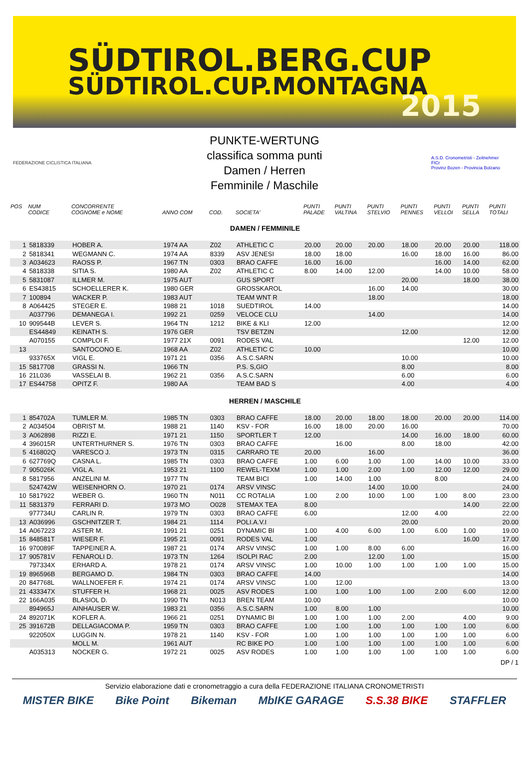SÜDTIROL.BERG.CUP
SÜDTIROL.CUP.MONTAGNA
2015
FEDERAZIONE CICLISTICA ITALIANA
PUNKTE-WERTUNG
classifica somma punti
Damen / Herren
Femminile / Maschile
A.S.D. Cronometristi - Zeitnehmer
FICr
Provinz Bozen - Provincia Bolzano
| POS | NUM CODICE | CONCORRENTE COGNOME e NOME | ANNO COM | COD. | SOCIETA' | PUNTI PALADE | PUNTI VALTINA | PUNTI STELVIO | PUNTI PENNES | PUNTI VELLOI | PUNTI SELLA | PUNTI TOTALI |
| --- | --- | --- | --- | --- | --- | --- | --- | --- | --- | --- | --- | --- |
| DAMEN / FEMMINILE | | | | | | | | | | | | |
| 1 | 5818339 | HOBER A. | 1974 AA | Z02 | ATHLETIC C | 20.00 | 20.00 | 20.00 | 18.00 | 20.00 | 20.00 | 118.00 |
| 2 | 5818341 | WEGMANN C. | 1974 AA | 8339 | ASV JENESI | 18.00 | 18.00 | | 16.00 | 18.00 | 16.00 | 86.00 |
| 3 | A034623 | RAOSS P. | 1967 TN | 0303 | BRAO CAFFE | 16.00 | 16.00 | | | 16.00 | 14.00 | 62.00 |
| 4 | 5818338 | SITIA S. | 1980 AA | Z02 | ATHLETIC C | 8.00 | 14.00 | 12.00 | | 14.00 | 10.00 | 58.00 |
| 5 | 5831087 | ILLMER M. | 1975 AUT | | GUS SPORT | | | | 20.00 | | 18.00 | 38.00 |
| 6 | ES43815 | SCHOELLERER K. | 1980 GER | | GROSSKAROL | | | 16.00 | 14.00 | | | 30.00 |
| 7 | 100894 | WACKER P. | 1983 AUT | | TEAM WNT R | | | 18.00 | | | | 18.00 |
| 8 | A064425 | STEGER E. | 1988 21 | 1018 | SUEDTIROL | 14.00 | | | | | | 14.00 |
| | A037796 | DEMANEGA I. | 1992 21 | 0259 | VELOCE CLU | | | 14.00 | | | | 14.00 |
| 10 | 909544B | LEVER S. | 1964 TN | 1212 | BIKE & KLI | 12.00 | | | | | | 12.00 |
| | ES44849 | KEINATH S. | 1976 GER | | TSV BETZIN | | | | 12.00 | | | 12.00 |
| | A070155 | COMPLOI F. | 1977 21X | 0091 | RODES VAL | | | | | | 12.00 | 12.00 |
| 13 | | SANTOCONO E. | 1968 AA | Z02 | ATHLETIC C | 10.00 | | | | | | 10.00 |
| | 933765X | VIGL E. | 1971 21 | 0356 | A.S.C.SARN | | | | 10.00 | | | 10.00 |
| 15 | 5817708 | GRASSI N. | 1966 TN | | P.S. S,GIO | | | | 8.00 | | | 8.00 |
| 16 | 21L036 | VASSELAI B. | 1962 21 | 0356 | A.S.C.SARN | | | | 6.00 | | | 6.00 |
| 17 | ES44758 | OPITZ F. | 1980 AA | | TEAM BAD S | | | | 4.00 | | | 4.00 |
| HERREN / MASCHILE | | | | | | | | | | | | |
| 1 | 854702A | TUMLER M. | 1985 TN | 0303 | BRAO CAFFE | 18.00 | 20.00 | 18.00 | 18.00 | 20.00 | 20.00 | 114.00 |
| 2 | A034504 | OBRIST M. | 1988 21 | 1140 | KSV - FOR | 16.00 | 18.00 | 20.00 | 16.00 | | | 70.00 |
| 3 | A062898 | RIZZI E. | 1971 21 | 1150 | SPORTLER T | 12.00 | | | 14.00 | 16.00 | 18.00 | 60.00 |
| 4 | 396015R | UNTERTHURNER S. | 1976 TN | 0303 | BRAO CAFFE | | 16.00 | | 8.00 | 18.00 | | 42.00 |
| 5 | 416802Q | VARESCO J. | 1973 TN | 0315 | CARRARO TE | 20.00 | | 16.00 | | | | 36.00 |
| 6 | 627769Q | CASNA L. | 1985 TN | 0303 | BRAO CAFFE | 1.00 | 6.00 | 1.00 | 1.00 | 14.00 | 10.00 | 33.00 |
| 7 | 905026K | VIGL A. | 1953 21 | 1100 | REWEL-TEXM | 1.00 | 1.00 | 2.00 | 1.00 | 12.00 | 12.00 | 29.00 |
| 8 | 5817956 | ANZELINI M. | 1977 TN | | TEAM BICI | 1.00 | 14.00 | 1.00 | | 8.00 | | 24.00 |
| | 524742W | WEISENHORN O. | 1970 21 | 0174 | ARSV VINSC | | | 14.00 | 10.00 | | | 24.00 |
| 10 | 5817922 | WEBER G. | 1960 TN | N011 | CC ROTALIA | 1.00 | 2.00 | 10.00 | 1.00 | 1.00 | 8.00 | 23.00 |
| 11 | 5831379 | FERRARI D. | 1973 MO | O028 | STEMAX TEA | 8.00 | | | | | 14.00 | 22.00 |
| | 977734U | CARLIN R. | 1979 TN | 0303 | BRAO CAFFE | 6.00 | | | 12.00 | 4.00 | | 22.00 |
| 13 | A036996 | GSCHNITZER T. | 1984 21 | 1114 | POLI.A.V.I | | | | 20.00 | | | 20.00 |
| 14 | A067223 | ASTER M. | 1991 21 | 0251 | DYNAMIC BI | 1.00 | 4.00 | 6.00 | 1.00 | 6.00 | 1.00 | 19.00 |
| 15 | 848581T | WIESER F. | 1995 21 | 0091 | RODES VAL | 1.00 | | | | | 16.00 | 17.00 |
| 16 | 970089F | TAPPEINER A. | 1987 21 | 0174 | ARSV VINSC | 1.00 | 1.00 | 8.00 | 6.00 | | | 16.00 |
| 17 | 905781V | FENAROLI D. | 1973 TN | 1264 | ISOLPI RAC | 2.00 | | 12.00 | 1.00 | | | 15.00 |
| | 797334X | ERHARD A. | 1978 21 | 0174 | ARSV VINSC | 1.00 | 10.00 | 1.00 | 1.00 | 1.00 | 1.00 | 15.00 |
| 19 | 896596B | BERGAMO D. | 1984 TN | 0303 | BRAO CAFFE | 14.00 | | | | | | 14.00 |
| 20 | 847768L | WALLNOEFER F. | 1974 21 | 0174 | ARSV VINSC | 1.00 | 12.00 | | | | | 13.00 |
| 21 | 433347X | STUFFER H. | 1968 21 | 0025 | ASV RODES | 1.00 | 1.00 | 1.00 | 1.00 | 2.00 | 6.00 | 12.00 |
| 22 | 166A035 | BLASIOL D. | 1990 TN | N013 | BREN TEAM | 10.00 | | | | | | 10.00 |
| | 894965J | AINHAUSER W. | 1983 21 | 0356 | A.S.C.SARN | 1.00 | 8.00 | 1.00 | | | | 10.00 |
| 24 | 892071K | KOFLER A. | 1966 21 | 0251 | DYNAMIC BI | 1.00 | 1.00 | 1.00 | 2.00 | | 4.00 | 9.00 |
| 25 | 391672B | DELLAGIACOMA P. | 1959 TN | 0303 | BRAO CAFFE | 1.00 | 1.00 | 1.00 | 1.00 | 1.00 | 1.00 | 6.00 |
| | 922050X | LUGGIN N. | 1978 21 | 1140 | KSV - FOR | 1.00 | 1.00 | 1.00 | 1.00 | 1.00 | 1.00 | 6.00 |
| | | MOLL M. | 1961 AUT | | RC BIKE PO | 1.00 | 1.00 | 1.00 | 1.00 | 1.00 | 1.00 | 6.00 |
| | A035313 | NOCKER G. | 1972 21 | 0025 | ASV RODES | 1.00 | 1.00 | 1.00 | 1.00 | 1.00 | 1.00 | 6.00 |
| DP / 1 | | | | | | | | | | | | |
Servizio elaborazione dati e cronometraggio a cura della FEDERAZIONE ITALIANA CRONOMETRISTI
MISTER BIKE Bike Point Bikeman MbIKE GARAGE S.S.38 BIKE STAFFLER